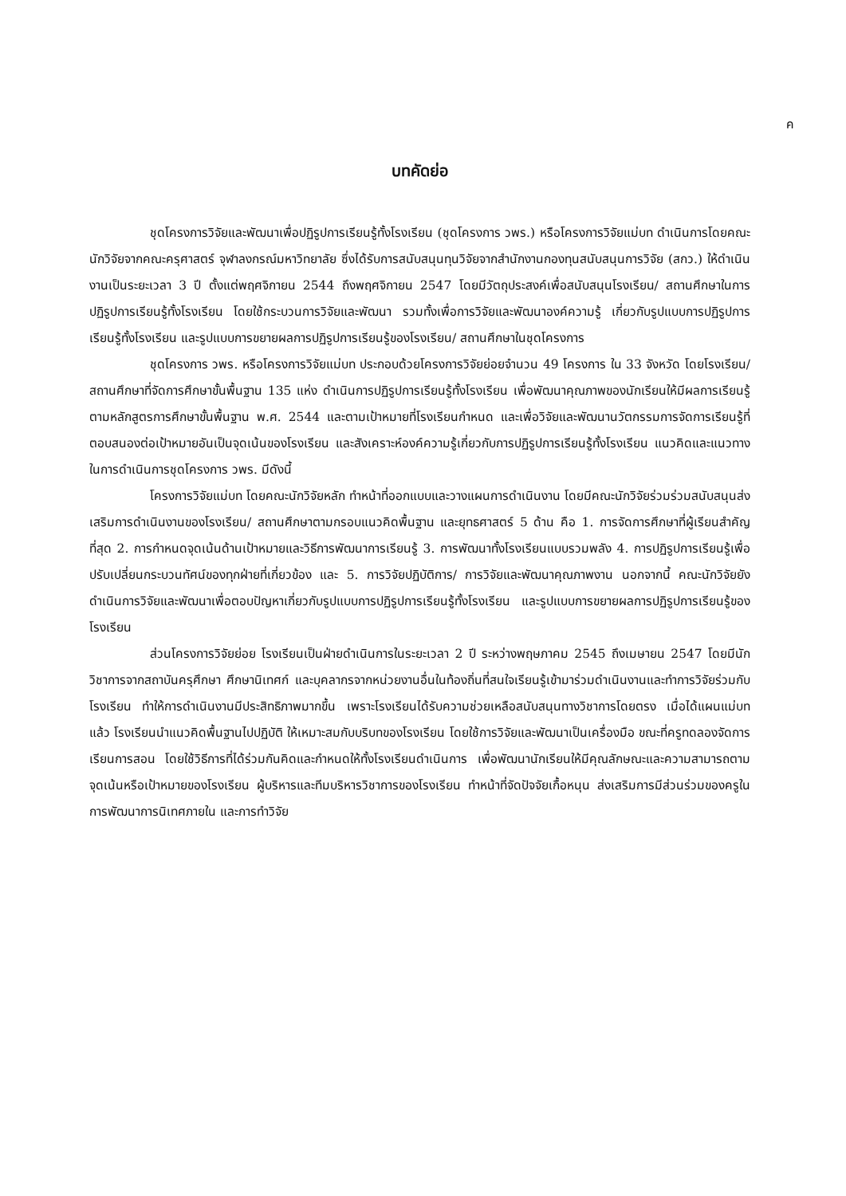ค
บทคัดย่อ
ชุดโครงการวิจัยและพัฒนาเพื่อปฏิรูปการเรียนรู้ทั้งโรงเรียน (ชุดโครงการ วพร.) หรือโครงการวิจัยแม่บท ดำเนินการโดยคณะนักวิจัยจากคณะครุศาสตร์ จุฬาลงกรณ์มหาวิทยาลัย ซึ่งได้รับการสนับสนุนทุนวิจัยจากสำนักงานกองทุนสนับสนุนการวิจัย (สกว.) ให้ดำเนินงานเป็นระยะเวลา 3 ปี ตั้งแต่พฤศจิกายน 2544 ถึงพฤศจิกายน 2547 โดยมีวัตถุประสงค์เพื่อสนับสนุนโรงเรียน/ สถานศึกษาในการปฏิรูปการเรียนรู้ทั้งโรงเรียน โดยใช้กระบวนการวิจัยและพัฒนา รวมทั้งเพื่อการวิจัยและพัฒนาองค์ความรู้ เกี่ยวกับรูปแบบการปฏิรูปการเรียนรู้ทั้งโรงเรียน และรูปแบบการขยายผลการปฏิรูปการเรียนรู้ของโรงเรียน/ สถานศึกษาในชุดโครงการ
ชุดโครงการ วพร. หรือโครงการวิจัยแม่บท ประกอบด้วยโครงการวิจัยย่อยจำนวน 49 โครงการ ใน 33 จังหวัด โดยโรงเรียน/ สถานศึกษาที่จัดการศึกษาขั้นพื้นฐาน 135 แห่ง ดำเนินการปฏิรูปการเรียนรู้ทั้งโรงเรียน เพื่อพัฒนาคุณภาพของนักเรียนให้มีผลการเรียนรู้ตามหลักสูตรการศึกษาขั้นพื้นฐาน พ.ศ. 2544 และตามเป้าหมายที่โรงเรียนกำหนด และเพื่อวิจัยและพัฒนานวัตกรรมการจัดการเรียนรู้ที่ตอบสนองต่อเป้าหมายอันเป็นจุดเน้นของโรงเรียน และสังเคราะห์องค์ความรู้เกี่ยวกับการปฏิรูปการเรียนรู้ทั้งโรงเรียน แนวคิดและแนวทางในการดำเนินการชุดโครงการ วพร. มีดังนี้
โครงการวิจัยแม่บท โดยคณะนักวิจัยหลัก ทำหน้าที่ออกแบบและวางแผนการดำเนินงาน โดยมีคณะนักวิจัยร่วมร่วมสนับสนุนส่งเสริมการดำเนินงานของโรงเรียน/ สถานศึกษาตามกรอบแนวคิดพื้นฐาน และยุทธศาสตร์ 5 ด้าน คือ 1. การจัดการศึกษาที่ผู้เรียนสำคัญที่สุด 2. การกำหนดจุดเน้นด้านเป้าหมายและวิธีการพัฒนาการเรียนรู้ 3. การพัฒนาทั้งโรงเรียนแบบรวมพลัง 4. การปฏิรูปการเรียนรู้เพื่อปรับเปลี่ยนกระบวนทัศน์ของทุกฝ่ายที่เกี่ยวข้อง และ 5. การวิจัยปฏิบัติการ/ การวิจัยและพัฒนาคุณภาพงาน นอกจากนี้ คณะนักวิจัยยังดำเนินการวิจัยและพัฒนาเพื่อตอบปัญหาเกี่ยวกับรูปแบบการปฏิรูปการเรียนรู้ทั้งโรงเรียน และรูปแบบการขยายผลการปฏิรูปการเรียนรู้ของโรงเรียน
ส่วนโครงการวิจัยย่อย โรงเรียนเป็นฝ่ายดำเนินการในระยะเวลา 2 ปี ระหว่างพฤษภาคม 2545 ถึงเมษายน 2547 โดยมีนักวิชาการจากสถาบันครุศึกษา ศึกษานิเทศก์ และบุคลากรจากหน่วยงานอื่นในท้องถิ่นที่สนใจเรียนรู้เข้ามาร่วมดำเนินงานและทำการวิจัยร่วมกับโรงเรียน ทำให้การดำเนินงานมีประสิทธิภาพมากขึ้น เพราะโรงเรียนได้รับความช่วยเหลือสนับสนุนทางวิชาการโดยตรง เมื่อได้แผนแม่บทแล้ว โรงเรียนนำแนวคิดพื้นฐานไปปฏิบัติ ให้เหมาะสมกับบริบทของโรงเรียน โดยใช้การวิจัยและพัฒนาเป็นเครื่องมือ ขณะที่ครูทดลองจัดการเรียนการสอน โดยใช้วิธีการที่ได้ร่วมกันคิดและกำหนดให้ทั้งโรงเรียนดำเนินการ เพื่อพัฒนานักเรียนให้มีคุณลักษณะและความสามารถตามจุดเน้นหรือเป้าหมายของโรงเรียน ผู้บริหารและทีมบริหารวิชาการของโรงเรียน ทำหน้าที่จัดปัจจัยเกื้อหนุน ส่งเสริมการมีส่วนร่วมของครูในการพัฒนาการนิเทศภายใน และการทำวิจัย